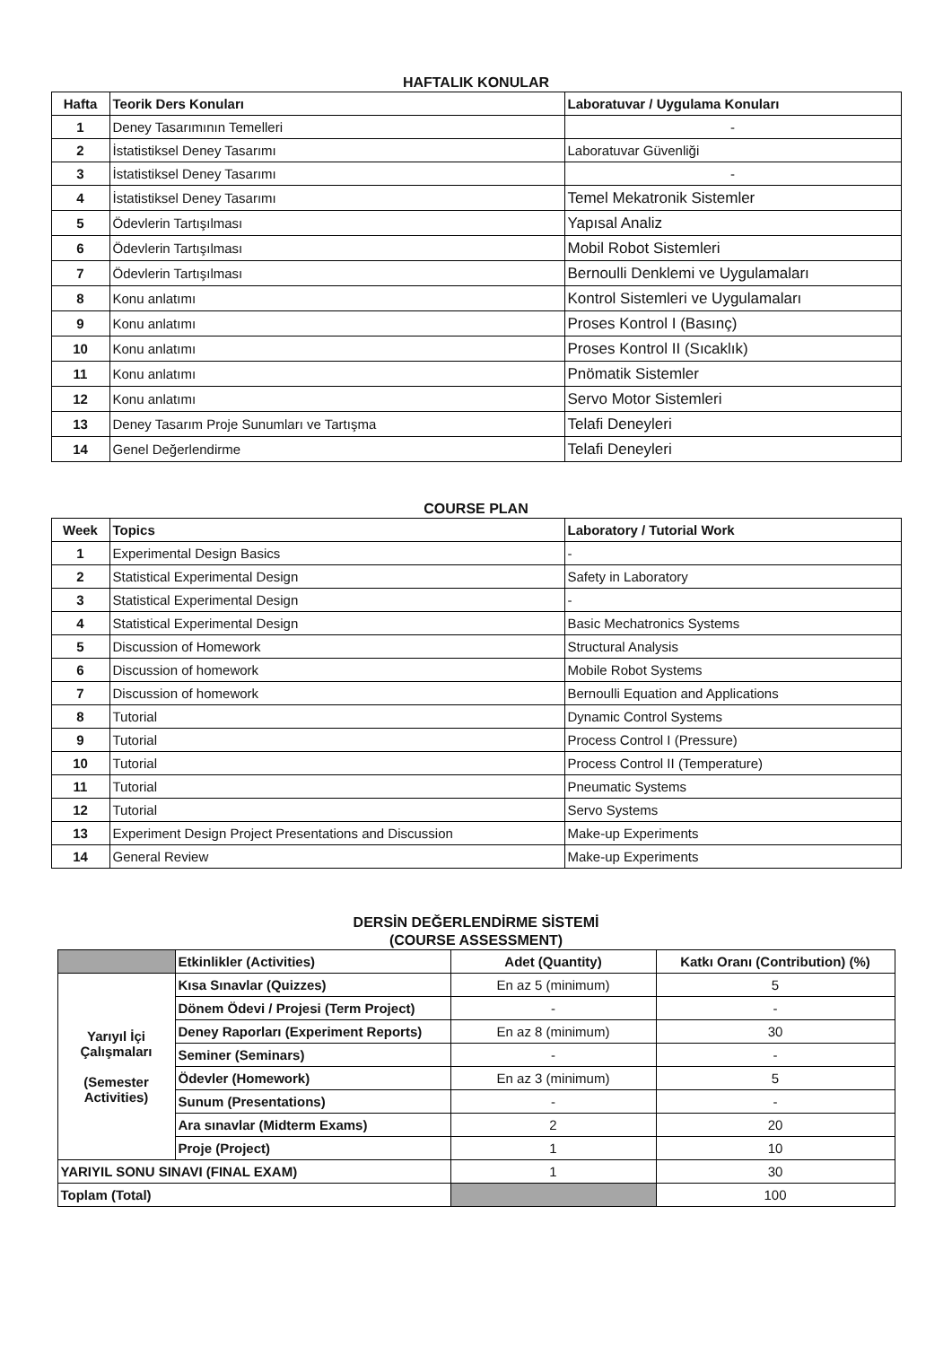HAFTALIK KONULAR
| Hafta | Teorik Ders Konuları | Laboratuvar / Uygulama Konuları |
| --- | --- | --- |
| 1 | Deney Tasarımının Temelleri | - |
| 2 | İstatistiksel Deney Tasarımı | Laboratuvar Güvenliği |
| 3 | İstatistiksel Deney Tasarımı | - |
| 4 | İstatistiksel Deney Tasarımı | Temel Mekatronik Sistemler |
| 5 | Ödevlerin Tartışılması | Yapısal Analiz |
| 6 | Ödevlerin Tartışılması | Mobil Robot Sistemleri |
| 7 | Ödevlerin Tartışılması | Bernoulli Denklemi ve Uygulamaları |
| 8 | Konu anlatımı | Kontrol Sistemleri ve Uygulamaları |
| 9 | Konu anlatımı | Proses Kontrol I (Basınç) |
| 10 | Konu anlatımı | Proses Kontrol II (Sıcaklık) |
| 11 | Konu anlatımı | Pnömatik Sistemler |
| 12 | Konu anlatımı | Servo Motor Sistemleri |
| 13 | Deney Tasarım Proje Sunumları ve Tartışma | Telafi Deneyleri |
| 14 | Genel Değerlendirme | Telafi Deneyleri |
COURSE PLAN
| Week | Topics | Laboratory / Tutorial Work |
| --- | --- | --- |
| 1 | Experimental Design Basics | - |
| 2 | Statistical Experimental Design | Safety in Laboratory |
| 3 | Statistical Experimental Design | - |
| 4 | Statistical Experimental Design | Basic Mechatronics Systems |
| 5 | Discussion of Homework | Structural Analysis |
| 6 | Discussion of homework | Mobile Robot Systems |
| 7 | Discussion of homework | Bernoulli Equation and Applications |
| 8 | Tutorial | Dynamic Control Systems |
| 9 | Tutorial | Process Control I (Pressure) |
| 10 | Tutorial | Process Control II (Temperature) |
| 11 | Tutorial | Pneumatic Systems |
| 12 | Tutorial | Servo Systems |
| 13 | Experiment Design Project Presentations and Discussion | Make-up Experiments |
| 14 | General Review | Make-up Experiments |
DERSİN DEĞERLENDİRME SİSTEMİ
(COURSE ASSESSMENT)
| | Etkinlikler (Activities) | Adet (Quantity) | Katkı Oranı (Contribution) (%) |
| --- | --- | --- | --- |
| Yarıyıl İçi Çalışmaları (Semester Activities) | Kısa Sınavlar (Quizzes) | En az 5 (minimum) | 5 |
| | Dönem Ödevi / Projesi (Term Project) | - | - |
| | Deney Raporları (Experiment Reports) | En az 8 (minimum) | 30 |
| | Seminer (Seminars) | - | - |
| | Ödevler (Homework) | En az 3 (minimum) | 5 |
| | Sunum (Presentations) | - | - |
| | Ara sınavlar (Midterm Exams) | 2 | 20 |
| | Proje (Project) | 1 | 10 |
| YARIYIL SONU SINAVI (FINAL EXAM) | | 1 | 30 |
| Toplam (Total) | | | 100 |